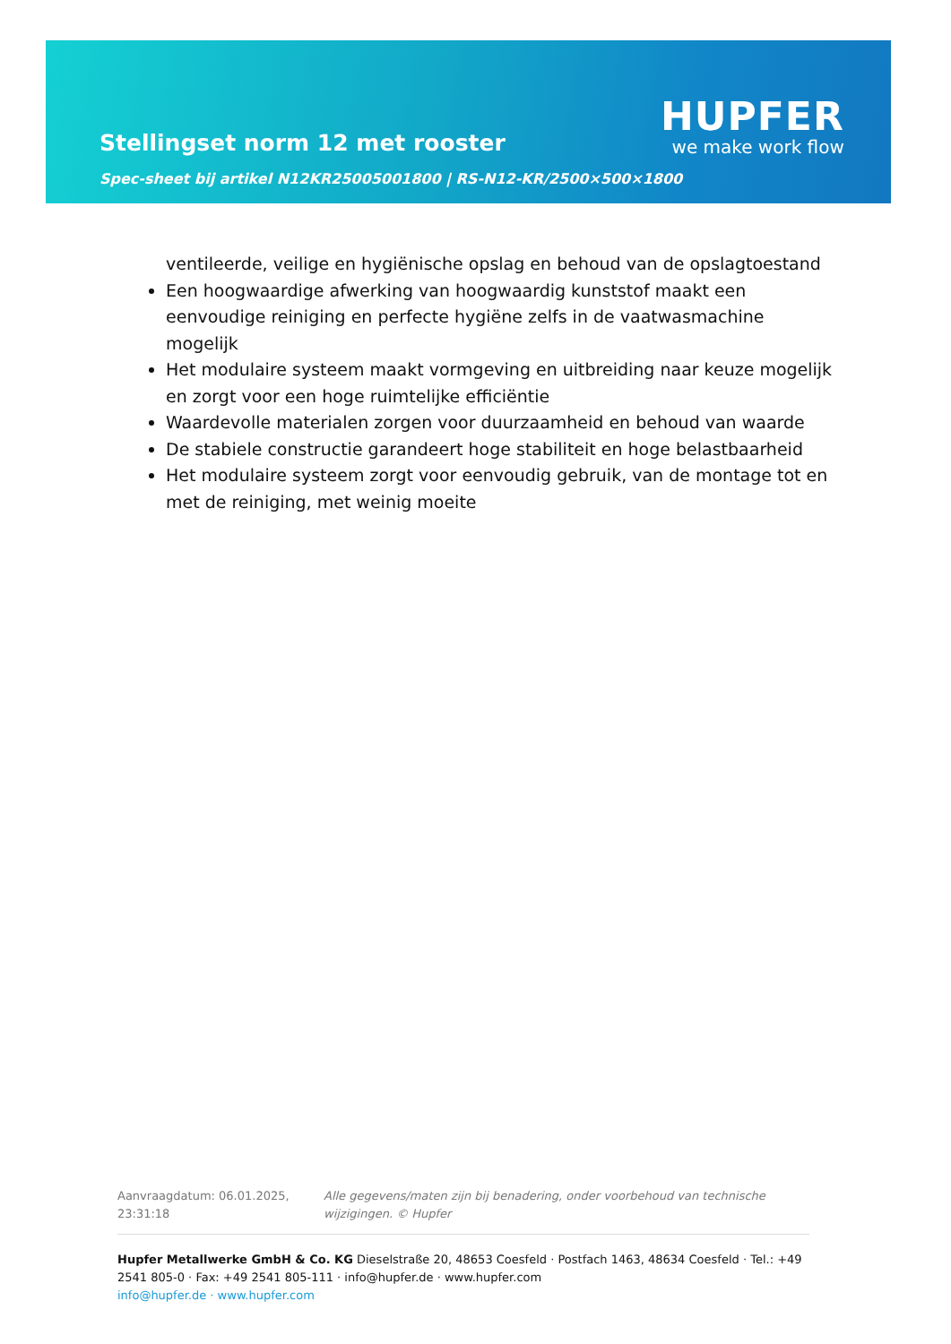Stellingset norm 12 met rooster
Spec-sheet bij artikel N12KR25005001800 | RS-N12-KR/2500×500×1800
HUPFER
we make work flow
ventileerde, veilige en hygiënische opslag en behoud van de opslagtoestand
Een hoogwaardige afwerking van hoogwaardig kunststof maakt een eenvoudige reiniging en perfecte hygiëne zelfs in de vaatwasmachine mogelijk
Het modulaire systeem maakt vormgeving en uitbreiding naar keuze mogelijk en zorgt voor een hoge ruimtelijke efficiëntie
Waardevolle materialen zorgen voor duurzaamheid en behoud van waarde
De stabiele constructie garandeert hoge stabiliteit en hoge belastbaarheid
Het modulaire systeem zorgt voor eenvoudig gebruik, van de montage tot en met de reiniging, met weinig moeite
Aanvraagdatum: 06.01.2025, 23:31:18
Alle gegevens/maten zijn bij benadering, onder voorbehoud van technische wijzigingen. © Hupfer
Hupfer Metallwerke GmbH & Co. KG Dieselstraße 20, 48653 Coesfeld · Postfach 1463, 48634 Coesfeld · Tel.: +49 2541 805-0 · Fax: +49 2541 805-111 · info@hupfer.de · www.hupfer.com
info@hupfer.de · www.hupfer.com